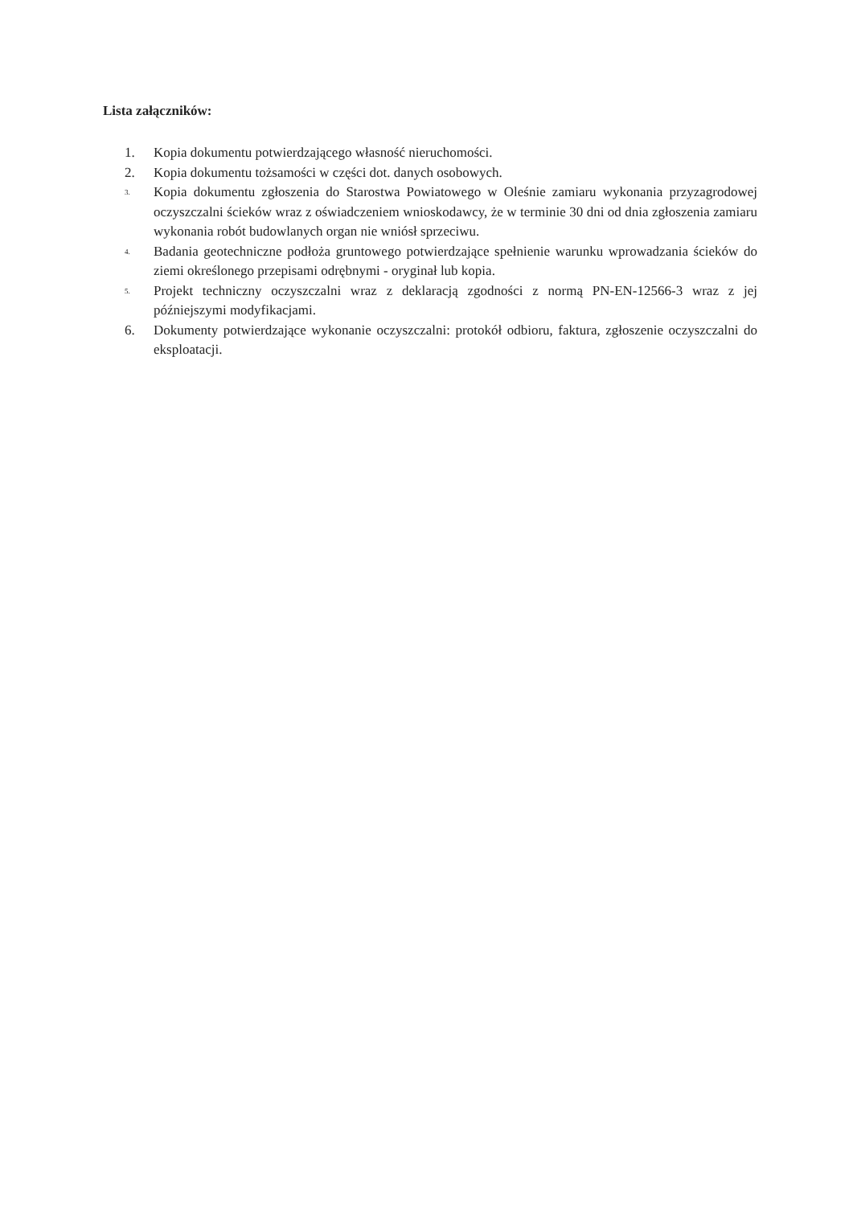Lista załączników:
1. Kopia dokumentu potwierdzającego własność nieruchomości.
2. Kopia dokumentu tożsamości w części dot. danych osobowych.
3.
Kopia dokumentu zgłoszenia do Starostwa Powiatowego w Oleśnie zamiaru wykonania przyzagrodowej oczyszczalni ścieków wraz z oświadczeniem wnioskodawcy, że w terminie 30 dni od dnia zgłoszenia zamiaru wykonania robót budowlanych organ nie wniósł sprzeciwu.
4.
Badania geotechniczne podłoża gruntowego potwierdzające spełnienie warunku wprowadzania ścieków do ziemi określonego przepisami odrębnymi - oryginał lub kopia.
5.
Projekt techniczny oczyszczalni wraz z deklaracją zgodności z normą PN-EN-12566-3 wraz z jej późniejszymi modyfikacjami.
6. Dokumenty potwierdzające wykonanie oczyszczalni: protokół odbioru, faktura, zgłoszenie oczyszczalni do eksploatacji.